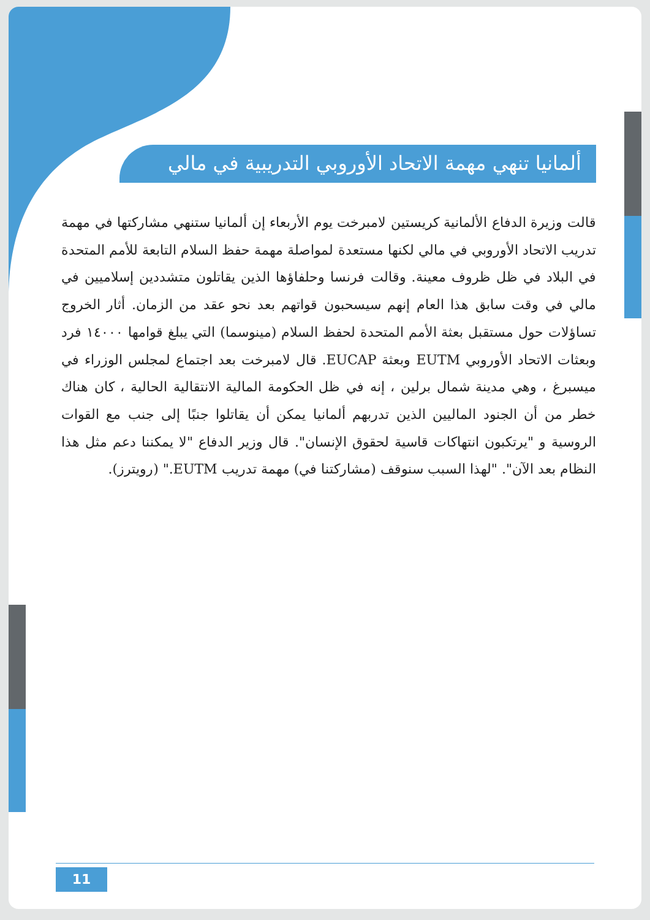ألمانيا تنهي مهمة الاتحاد الأوروبي التدريبية في مالي
قالت وزيرة الدفاع الألمانية كريستين لامبرخت يوم الأربعاء إن ألمانيا ستنهي مشاركتها في مهمة تدريب الاتحاد الأوروبي في مالي لكنها مستعدة لمواصلة مهمة حفظ السلام التابعة للأمم المتحدة في البلاد في ظل ظروف معينة. وقالت فرنسا وحلفاؤها الذين يقاتلون متشددين إسلاميين في مالي في وقت سابق هذا العام إنهم سيسحبون قواتهم بعد نحو عقد من الزمان. أثار الخروج تساؤلات حول مستقبل بعثة الأمم المتحدة لحفظ السلام (مينوسما) التي يبلغ قوامها ١٤٠٠٠ فرد وبعثات الاتحاد الأوروبي EUTM وبعثة EUCAP. قال لامبرخت بعد اجتماع لمجلس الوزراء في ميسبرغ ، وهي مدينة شمال برلين ، إنه في ظل الحكومة المالية الانتقالية الحالية ، كان هناك خطر من أن الجنود الماليين الذين تدربهم ألمانيا يمكن أن يقاتلوا جنبًا إلى جنب مع القوات الروسية و "يرتكبون انتهاكات قاسية لحقوق الإنسان". قال وزير الدفاع "لا يمكننا دعم مثل هذا النظام بعد الآن". "لهذا السبب سنوقف (مشاركتنا في) مهمة تدريب EUTM." (رويترز).
11